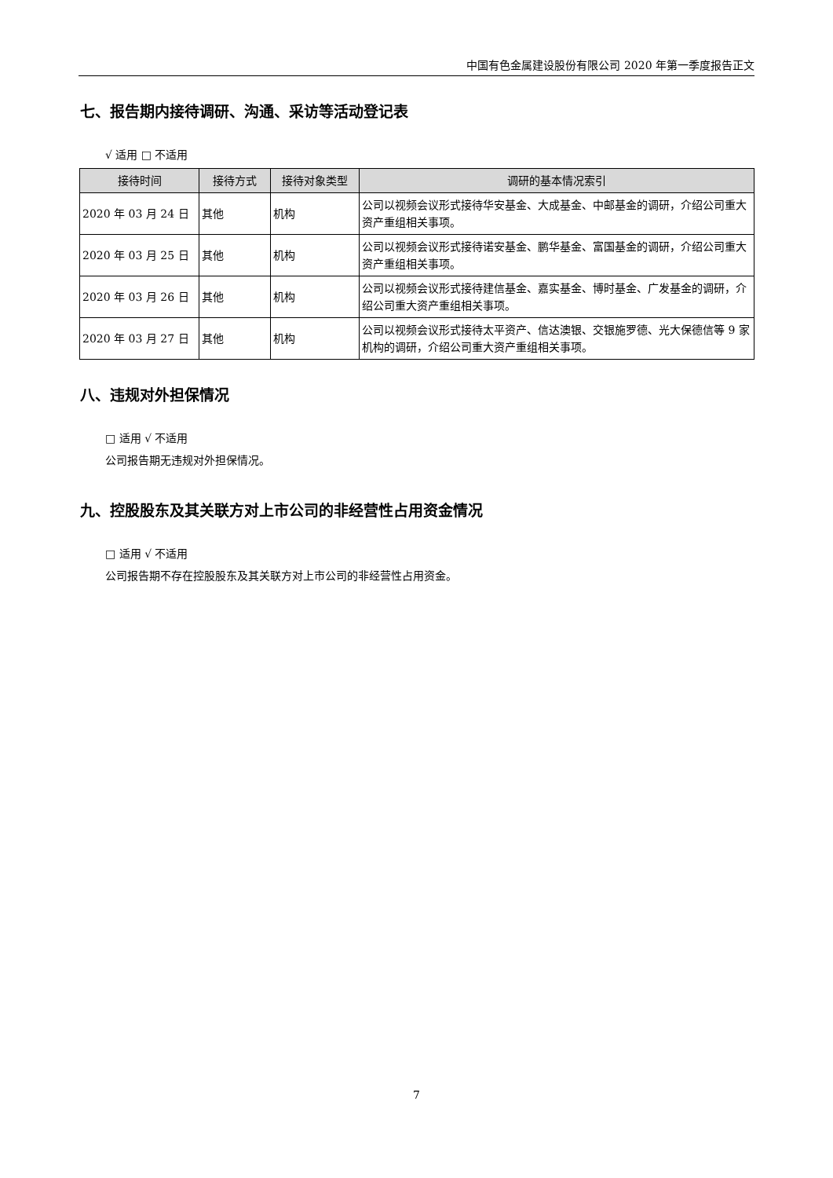中国有色金属建设股份有限公司 2020 年第一季度报告正文
七、报告期内接待调研、沟通、采访等活动登记表
√ 适用 □ 不适用
| 接待时间 | 接待方式 | 接待对象类型 | 调研的基本情况索引 |
| --- | --- | --- | --- |
| 2020 年 03 月 24 日 | 其他 | 机构 | 公司以视频会议形式接待华安基金、大成基金、中邮基金的调研，介绍公司重大资产重组相关事项。 |
| 2020 年 03 月 25 日 | 其他 | 机构 | 公司以视频会议形式接待诺安基金、鹏华基金、富国基金的调研，介绍公司重大资产重组相关事项。 |
| 2020 年 03 月 26 日 | 其他 | 机构 | 公司以视频会议形式接待建信基金、嘉实基金、博时基金、广发基金的调研，介绍公司重大资产重组相关事项。 |
| 2020 年 03 月 27 日 | 其他 | 机构 | 公司以视频会议形式接待太平资产、信达澳银、交银施罗德、光大保德信等 9 家机构的调研，介绍公司重大资产重组相关事项。 |
八、违规对外担保情况
□ 适用 √ 不适用
公司报告期无违规对外担保情况。
九、控股股东及其关联方对上市公司的非经营性占用资金情况
□ 适用 √ 不适用
公司报告期不存在控股股东及其关联方对上市公司的非经营性占用资金。
7